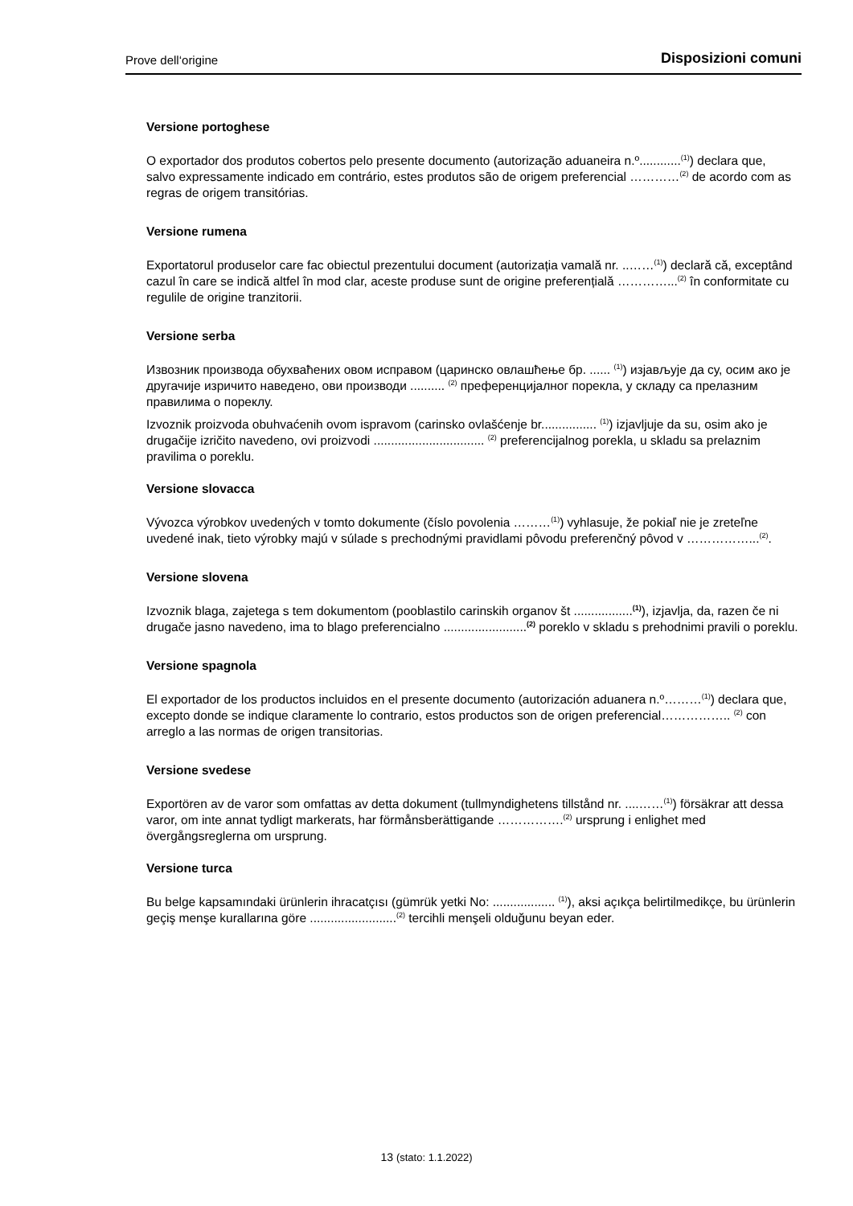Prove dell‘origine Disposizioni comuni
Versione portoghese
O exportador dos produtos cobertos pelo presente documento (autorização aduaneira n.º............<sup>(1)</sup>) declara que, salvo expressamente indicado em contrário, estes produtos são de origem preferencial …………<sup>(2)</sup> de acordo com as regras de origem transitórias.
Versione rumena
Exportatorul produselor care fac obiectul prezentului document (autorizația vamală nr. ..……<sup>(1)</sup>) declară că, exceptând cazul în care se indică altfel în mod clar, aceste produse sunt de origine preferențială …………...<sup>(2)</sup> în conformitate cu regulile de origine tranzitorii.
Versione serba
Извозник производа обухваћених овом исправом (царинско овлашћење бр. ...... <sup>(1)</sup>) изјављује да су, осим ако је другачије изричито наведено, ови производи .......... <sup>(2)</sup> преференцијалног порекла, у складу са прелазним правилима о пореклу.
Izvoznik proizvoda obuhvaćenih ovom ispravom (carinsko ovlašćenje br................ <sup>(1)</sup>) izjavljuje da su, osim ako je drugačije izričito navedeno, ovi proizvodi ................................ <sup>(2)</sup> preferencijalnog porekla, u skladu sa prelaznim pravilima o poreklu.
Versione slovacca
Vývozca výrobkov uvedených v tomto dokumente (číslo povolenia ………<sup>(1)</sup>) vyhlasuje, že pokiaľ nie je zreteľne uvedené inak, tieto výrobky majú v súlade s prechodnými pravidlami pôvodu preferenčný pôvod v ……………...<sup>(2)</sup>.
Versione slovena
Izvoznik blaga, zajetega s tem dokumentom (pooblastilo carinskih organov št .................<sup>(1)</sup>), izjavlja, da, razen če ni drugače jasno navedeno, ima to blago preferencialno ........................<sup>(2)</sup> poreklo v skladu s prehodnimi pravili o poreklu.
Versione spagnola
El exportador de los productos incluidos en el presente documento (autorización aduanera n.º………<sup>(1)</sup>) declara que, excepto donde se indique claramente lo contrario, estos productos son de origen preferencial…………….. <sup>(2)</sup> con arreglo a las normas de origen transitorias.
Versione svedese
Exportören av de varor som omfattas av detta dokument (tullmyndighetens tillstånd nr. ....……<sup>(1)</sup>) försäkrar att dessa varor, om inte annat tydligt markerats, har förmånsberättigande …………….<sup>(2)</sup> ursprung i enlighet med övergångsreglerna om ursprung.
Versione turca
Bu belge kapsamındaki ürünlerin ihracatçısı (gümrük yetki No: .................. <sup>(1)</sup>), aksi açıkça belirtilmedikçe, bu ürünlerin geçiş menşe kurallarına göre .........................<sup>(2)</sup> tercihli menşeli olduğunu beyan eder.
13 (stato: 1.1.2022)